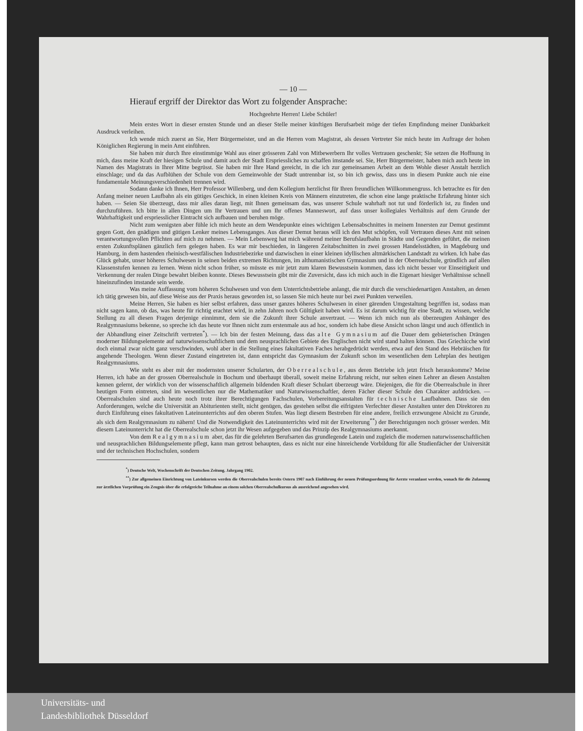— 10 —
Hierauf ergriff der Direktor das Wort zu folgender Ansprache:
Hochgeehrte Herren! Liebe Schüler!
Mein erstes Wort in dieser ernsten Stunde und an dieser Stelle meiner künftigen Berufsarbeit möge der tiefen Empfindung meiner Dankbarkeit Ausdruck verleihen.
Ich wende mich zuerst an Sie, Herr Bürgermeister, und an die Herren vom Magistrat, als dessen Vertreter Sie mich heute im Auftrage der hohen Königlichen Regierung in mein Amt einführen.
Sie haben mir durch Ihre einstimmige Wahl aus einer grösseren Zahl von Mitbewerbern Ihr volles Vertrauen geschenkt; Sie setzen die Hoffnung in mich, dass meine Kraft der hiesigen Schule und damit auch der Stadt Erspriessliches zu schaffen imstande sei. Sie, Herr Bürgermeister, haben mich auch heute im Namen des Magistrats in Ihrer Mitte begrüsst. Sie haben mir Ihre Hand gereicht, in die ich zur gemeinsamen Arbeit an dem Wohle dieser Anstalt herzlich einschlage; und da das Aufblühen der Schule von dem Gemeinwohle der Stadt untrennbar ist, so bin ich gewiss, dass uns in diesem Punkte auch nie eine fundamentale Meinungsverschiedenheit trennen wird.
Sodann danke ich Ihnen, Herr Professor Willenberg, und dem Kollegium herzlichst für Ihren freundlichen Willkommengruss. Ich betrachte es für den Anfang meiner neuen Laufbahn als ein gütiges Geschick, in einen kleinen Kreis von Männern einzutreten, die schon eine lange praktische Erfahrung hinter sich haben. — Seien Sie überzeugt, dass mir alles daran liegt, mit Ihnen gemeinsam das, was unserer Schule wahrhaft not tut und förderlich ist, zu finden und durchzuführen. Ich bitte in allen Dingen um Ihr Vertrauen und um Ihr offenes Manneswort, auf dass unser kollegiales Verhältnis auf dem Grunde der Wahrhaftigkeit und erspriesslicher Eintracht sich aufbauen und beruhen möge.
Nicht zum wenigsten aber fühle ich mich heute an dem Wendepunkte eines wichtigen Lebensabschnittes in meinem Innersten zur Demut gestimmt gegen Gott, den gnädigen und gütigen Lenker meines Lebensganges. Aus dieser Demut heraus will ich den Mut schöpfen, voll Vertrauen dieses Amt mit seinen verantwortungsvollen Pflichten auf mich zu nehmen. — Mein Lebensweg hat mich während meiner Berufslaufbahn in Städte und Gegenden geführt, die meinen ersten Zukunftsplänen gänzlich fern gelegen haben. Es war mir beschieden, in längeren Zeitabschnitten in zwei grossen Handelsstädten, in Magdeburg und Hamburg, in dem hastenden rheinisch-westfälischen Industriebezirke und dazwischen in einer kleinen idyllischen altmärkischen Landstadt zu wirken. Ich habe das Glück gehabt, unser höheres Schulwesen in seinen beiden extremen Richtungen, im althumanistischen Gymnasium und in der Oberrealschule, gründlich auf allen Klassenstufen kennen zu lernen. Wenn nicht schon früher, so müsste es mir jetzt zum klaren Bewusstsein kommen, dass ich nicht besser vor Einseitigkeit und Verkennung der realen Dinge bewahrt bleiben konnte. Dieses Bewusstsein gibt mir die Zuversicht, dass ich mich auch in die Eigenart hiesiger Verhältnisse schnell hineinzufinden imstande sein werde.
Was meine Auffassung vom höheren Schulwesen und von dem Unterrichtsbetriebe anlangt, die mir durch die verschiedenartigen Anstalten, an denen ich tätig gewesen bin, auf diese Weise aus der Praxis heraus geworden ist, so lassen Sie mich heute nur bei zwei Punkten verweilen.
Meine Herren, Sie haben es hier selbst erfahren, dass unser ganzes höheres Schulwesen in einer gärenden Umgestaltung begriffen ist, sodass man nicht sagen kann, ob das, was heute für richtig erachtet wird, in zehn Jahren noch Gültigkeit haben wird. Es ist darum wichtig für eine Stadt, zu wissen, welche Stellung zu all diesen Fragen derjenige einnimmt, dem sie die Zukunft ihrer Schule anvertraut. — Wenn ich mich nun als überzeugten Anhänger des Realgymnasiums bekenne, so spreche ich das heute vor Ihnen nicht zum erstenmale aus ad hoc, sondern ich habe diese Ansicht schon längst und auch öffentlich in der Abhandlung einer Zeitschrift vertreten<sup>*</sup>). — Ich bin der festen Meinung, dass das alte Gymnasium auf die Dauer dem gebieterischen Drängen moderner Bildungselemente auf naturwissenschaftlichem und dem neusprachlichen Gebiete des Englischen nicht wird stand halten können. Das Griechicche wird doch einmal zwar nicht ganz verschwinden, wohl aber in die Stellung eines fakultativen Faches herabgedrückt werden, etwa auf den Stand des Hebräischen für angehende Theologen. Wenn dieser Zustand eingetreten ist, dann entspricht das Gymnasium der Zukunft schon im wesentlichen dem Lehrplan des heutigen Realgymnasiums.
Wie steht es aber mit der modernsten unserer Schularten, der Oberrealschule, aus deren Betriebe ich jetzt frisch herauskomme? Meine Herren, ich habe an der grossen Oberrealschule in Bochum und überhaupt überall, soweit meine Erfahrung reicht, nur selten einen Lehrer an diesen Anstalten kennen gelernt, der wirklich von der wissenschaftlich allgemein bildenden Kraft dieser Schulart überzeugt wäre. Diejenigen, die für die Oberrealschule in ihrer heutigen Form eintreten, sind im wesentlichen nur die Mathematiker und Naturwissenschaftler, deren Fächer dieser Schule den Charakter aufdrücken. — Oberrealschulen sind auch heute noch trotz ihrer Berechtigungen Fachschulen, Vorbereitungsanstalten für technische Laufbahnen. Dass sie den Anforderungen, welche die Universität an Abiturienten stellt, nicht genügen, das gestehen selbst die eifrigsten Verfechter dieser Anstalten unter den Direktoren zu durch Einführung eines fakultativen Lateinunterrichts auf den oberen Stufen. Was liegt diesem Bestreben für eine andere, freilich erzwungene Absicht zu Grunde, als sich dem Realgymnasium zu nähern! Und die Notwendigkeit des Lateinunterrichts wird mit der Erweiterung<sup>**</sup>) der Berechtigungen noch grösser werden. Mit diesem Lateinunterricht hat die Oberrealschule schon jetzt ihr Wesen aufgegeben und das Prinzip des Realgymnasiums anerkannt.
Von dem Realgymnasium aber, das für die gelehrten Berufsarten das grundlegende Latein und zugleich die modernen naturwissenschaftlichen und neusprachlichen Bildungselemente pflegt, kann man getrost behaupten, dass es nicht nur eine hinreichende Vorbildung für alle Studienfächer der Universität und der technischen Hochschulen, sondern
<sup>*</sup>) Deutsche Welt, Wochenschrift der Deutschen Zeitung. Jahrgang 1902.
<sup>**</sup>) Zur allgemeinen Einrichtung von Lateinkursen werden die Oberrealschulen bereits Ostern 1907 nach Einführung der neuen Prüfungsordnung für Aerzte veranlasst werden, wonach für die Zulassung zur ärztlichen Vorprüfung ein Zeugnis über die erfolgreiche Teilnahme an einem solchen Oberrealschulkursus als ausreichend angesehen wird.
Universitäts- und
Landesbibliothek Düsseldorf